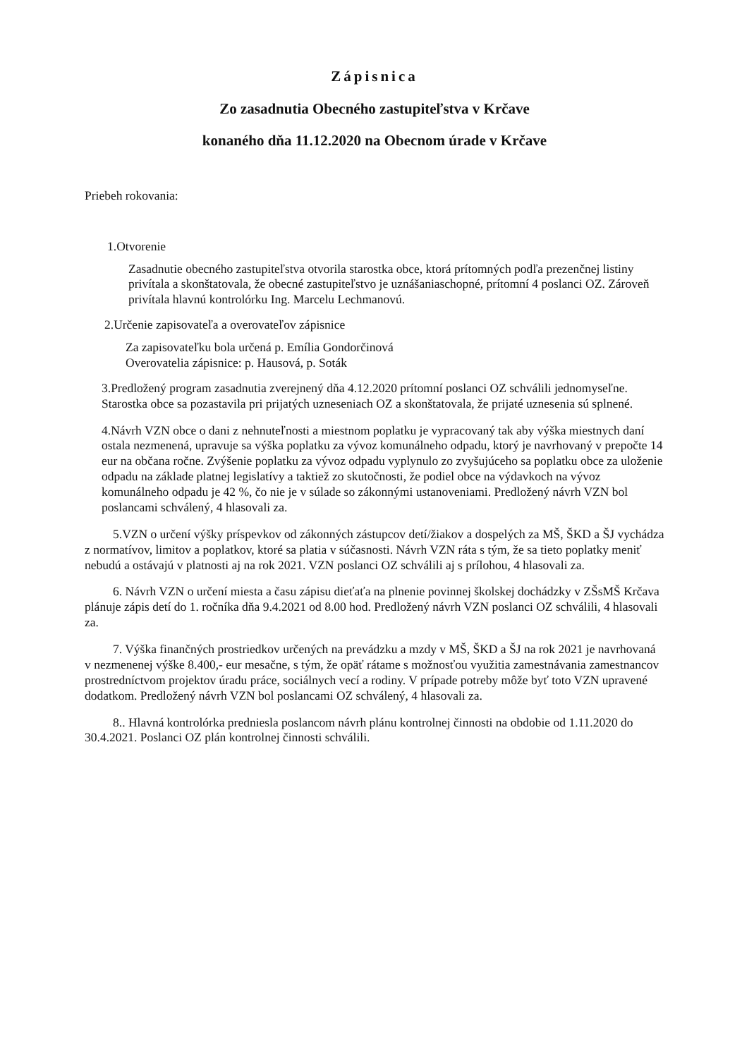Zápisnica
Zo zasadnutia Obecného zastupiteľstva v Krčave
konaného dňa 11.12.2020 na Obecnom úrade v Krčave
Priebeh rokovania:
1.Otvorenie
Zasadnutie obecného zastupiteľstva otvorila starostka obce, ktorá prítomných podľa prezenčnej listiny privítala a skonštatovala, že obecné zastupiteľstvo je uznášaniaschopné, prítomní 4 poslanci OZ. Zároveň privítala hlavnú kontrolórku Ing. Marcelu Lechmanovú.
2.Určenie zapisovateľa a overovateľov zápisnice
Za zapisovateľku bola určená p. Emília Gondorčinová
Overovatelia zápisnice: p. Hausová, p. Soták
3.Predložený program zasadnutia zverejnený dňa 4.12.2020 prítomní poslanci OZ schválili jednomyseľne. Starostka obce sa pozastavila pri prijatých uzneseniach OZ a skonštatovala, že prijaté uznesenia sú splnené.
4.Návrh VZN obce o dani z nehnuteľnosti a miestnom poplatku je vypracovaný tak aby výška miestnych daní ostala nezmenená, upravuje sa výška poplatku za vývoz komunálneho odpadu, ktorý je navrhovaný v prepočte 14 eur na občana ročne. Zvýšenie poplatku za vývoz odpadu vyplynulo zo zvyšujúceho sa poplatku obce za uloženie odpadu na základe platnej legislatívy a taktiež zo skutočnosti, že podiel obce na výdavkoch na vývoz komunálneho odpadu je 42 %, čo nie je v súlade so zákonnými ustanoveniami. Predložený návrh VZN bol poslancami schválený, 4 hlasovali za.
5.VZN o určení výšky príspevkov od zákonných zástupcov detí/žiakov a dospelých za MŠ, ŠKD a ŠJ vychádza z normatívov, limitov a poplatkov, ktoré sa platia v súčasnosti. Návrh VZN ráta s tým, že sa tieto poplatky meniť nebudú a ostávajú v platnosti aj na rok 2021. VZN poslanci OZ schválili aj s prílohou, 4 hlasovali za.
6. Návrh VZN o určení miesta a času zápisu dieťaťa na plnenie povinnej školskej dochádzky v ZŠsMŠ Krčava plánuje zápis detí do 1. ročníka dňa 9.4.2021 od 8.00 hod. Predložený návrh VZN poslanci OZ schválili, 4 hlasovali za.
7. Výška finančných prostriedkov určených na prevádzku a mzdy v MŠ, ŠKD a ŠJ na rok 2021 je navrhovaná v nezmenenej výške 8.400,- eur mesačne, s tým, že opäť rátame s možnosťou využitia zamestnávania zamestnancov prostredníctvom projektov úradu práce, sociálnych vecí a rodiny. V prípade potreby môže byť toto VZN upravené dodatkom. Predložený návrh VZN bol poslancami OZ schválený, 4 hlasovali za.
8.. Hlavná kontrolórka predniesla poslancom návrh plánu kontrolnej činnosti na obdobie od 1.11.2020 do 30.4.2021. Poslanci OZ plán kontrolnej činnosti schválili.